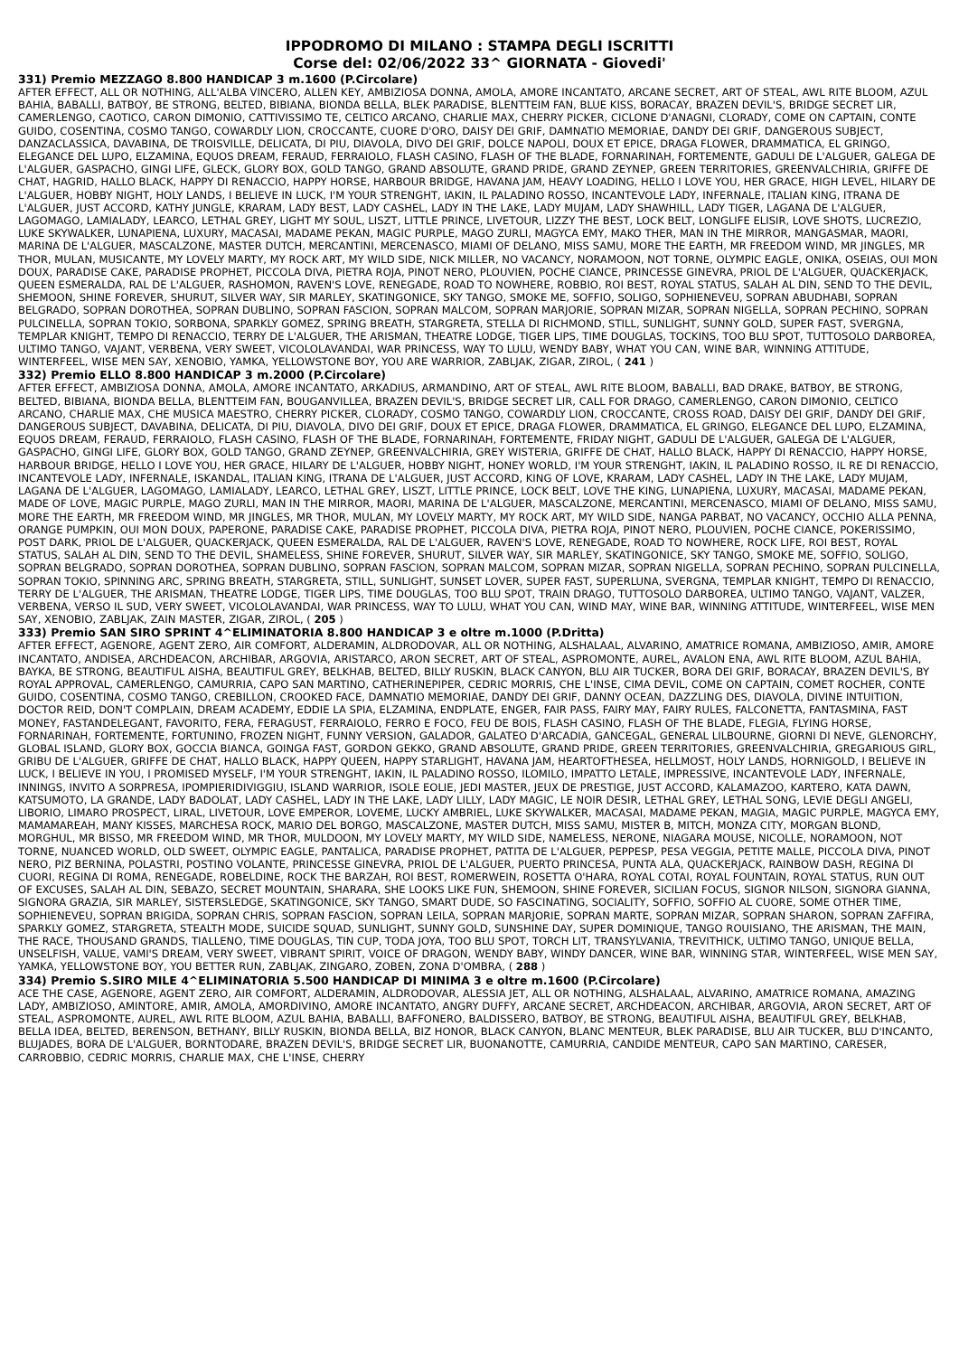IPPODROMO DI MILANO : STAMPA DEGLI ISCRITTI
Corse del: 02/06/2022 33^ GIORNATA - Giovedi'
331) Premio MEZZAGO 8.800 HANDICAP 3 m.1600 (P.Circolare)
AFTER EFFECT, ALL OR NOTHING, ALL'ALBA VINCERO, ALLEN KEY, AMBIZIOSA DONNA, AMOLA, AMORE INCANTATO, ARCANE SECRET, ART OF STEAL, AWL RITE BLOOM, AZUL BAHIA, BABALLI, BATBOY, BE STRONG, BELTED, BIBIANA, BIONDA BELLA, BLEK PARADISE, BLENTTEIM FAN, BLUE KISS, BORACAY, BRAZEN DEVIL'S, BRIDGE SECRET LIR, CAMERLENGO, CAOTICO, CARON DIMONIO, CATTIVISSIMO TE, CELTICO ARCANO, CHARLIE MAX, CHERRY PICKER, CICLONE D'ANAGNI, CLORADY, COME ON CAPTAIN, CONTE GUIDO, COSENTINA, COSMO TANGO, COWARDLY LION, CROCCANTE, CUORE D'ORO, DAISY DEI GRIF, DAMNATIO MEMORIAE, DANDY DEI GRIF, DANGEROUS SUBJECT, DANZACLASSICA, DAVABINA, DE TROISVILLE, DELICATA, DI PIU, DIAVOLA, DIVO DEI GRIF, DOLCE NAPOLI, DOUX ET EPICE, DRAGA FLOWER, DRAMMATICA, EL GRINGO, ELEGANCE DEL LUPO, ELZAMINA, EQUOS DREAM, FERAUD, FERRAIOLO, FLASH CASINO, FLASH OF THE BLADE, FORNARINAH, FORTEMENTE, GADULI DE L'ALGUER, GALEGA DE L'ALGUER, GASPACHO, GINGI LIFE, GLECK, GLORY BOX, GOLD TANGO, GRAND ABSOLUTE, GRAND PRIDE, GRAND ZEYNEP, GREEN TERRITORIES, GREENVALCHIRIA, GRIFFE DE CHAT, HAGRID, HALLO BLACK, HAPPY DI RENACCIO, HAPPY HORSE, HARBOUR BRIDGE, HAVANA JAM, HEAVY LOADING, HELLO I LOVE YOU, HER GRACE, HIGH LEVEL, HILARY DE L'ALGUER, HOBBY NIGHT, HOLY LANDS, I BELIEVE IN LUCK, I'M YOUR STRENGHT, IAKIN, IL PALADINO ROSSO, INCANTEVOLE LADY, INFERNALE, ITALIAN KING, ITRANA DE L'ALGUER, JUST ACCORD, KATHY JUNGLE, KRARAM, LADY BEST, LADY CASHEL, LADY IN THE LAKE, LADY MUJAM, LADY SHAWHILL, LADY TIGER, LAGANA DE L'ALGUER, LAGOMAGO, LAMIALADY, LEARCO, LETHAL GREY, LIGHT MY SOUL, LISZT, LITTLE PRINCE, LIVETOUR, LIZZY THE BEST, LOCK BELT, LONGLIFE ELISIR, LOVE SHOTS, LUCREZIO, LUKE SKYWALKER, LUNAPIENA, LUXURY, MACASAI, MADAME PEKAN, MAGIC PURPLE, MAGO ZURLI, MAGYCA EMY, MAKO THER, MAN IN THE MIRROR, MANGASMAR, MAORI, MARINA DE L'ALGUER, MASCALZONE, MASTER DUTCH, MERCANTINI, MERCENASCO, MIAMI OF DELANO, MISS SAMU, MORE THE EARTH, MR FREEDOM WIND, MR JINGLES, MR THOR, MULAN, MUSICANTE, MY LOVELY MARTY, MY ROCK ART, MY WILD SIDE, NICK MILLER, NO VACANCY, NORAMOON, NOT TORNE, OLYMPIC EAGLE, ONIKA, OSEIAS, OUI MON DOUX, PARADISE CAKE, PARADISE PROPHET, PICCOLA DIVA, PIETRA ROJA, PINOT NERO, PLOUVIEN, POCHE CIANCE, PRINCESSE GINEVRA, PRIOL DE L'ALGUER, QUACKERJACK, QUEEN ESMERALDA, RAL DE L'ALGUER, RASHOMON, RAVEN'S LOVE, RENEGADE, ROAD TO NOWHERE, ROBBIO, ROI BEST, ROYAL STATUS, SALAH AL DIN, SEND TO THE DEVIL, SHEMOON, SHINE FOREVER, SHURUT, SILVER WAY, SIR MARLEY, SKATINGONICE, SKY TANGO, SMOKE ME, SOFFIO, SOLIGO, SOPHIENEVEU, SOPRAN ABUDHABI, SOPRAN BELGRADO, SOPRAN DOROTHEA, SOPRAN DUBLINO, SOPRAN FASCION, SOPRAN MALCOM, SOPRAN MARJORIE, SOPRAN MIZAR, SOPRAN NIGELLA, SOPRAN PECHINO, SOPRAN PULCINELLA, SOPRAN TOKIO, SORBONA, SPARKLY GOMEZ, SPRING BREATH, STARGRETA, STELLA DI RICHMOND, STILL, SUNLIGHT, SUNNY GOLD, SUPER FAST, SVERGNA, TEMPLAR KNIGHT, TEMPO DI RENACCIO, TERRY DE L'ALGUER, THE ARISMAN, THEATRE LODGE, TIGER LIPS, TIME DOUGLAS, TOCKINS, TOO BLU SPOT, TUTTOSOLO DARBOREA, ULTIMO TANGO, VAJANT, VERBENA, VERY SWEET, VICOLOLAVANDAI, WAR PRINCESS, WAY TO LULU, WENDY BABY, WHAT YOU CAN, WINE BAR, WINNING ATTITUDE, WINTERFEEL, WISE MEN SAY, XENOBIO, YAMKA, YELLOWSTONE BOY, YOU ARE WARRIOR, ZABLJAK, ZIGAR, ZIROL, ( 241 )
332) Premio ELLO 8.800 HANDICAP 3 m.2000 (P.Circolare)
AFTER EFFECT, AMBIZIOSA DONNA, AMOLA, AMORE INCANTATO, ARKADIUS, ARMANDINO, ART OF STEAL, AWL RITE BLOOM, BABALLI, BAD DRAKE, BATBOY, BE STRONG, BELTED, BIBIANA, BIONDA BELLA, BLENTTEIM FAN, BOUGANVILLEA, BRAZEN DEVIL'S, BRIDGE SECRET LIR, CALL FOR DRAGO, CAMERLENGO, CARON DIMONIO, CELTICO ARCANO, CHARLIE MAX, CHE MUSICA MAESTRO, CHERRY PICKER, CLORADY, COSMO TANGO, COWARDLY LION, CROCCANTE, CROSS ROAD, DAISY DEI GRIF, DANDY DEI GRIF, DANGEROUS SUBJECT, DAVABINA, DELICATA, DI PIU, DIAVOLA, DIVO DEI GRIF, DOUX ET EPICE, DRAGA FLOWER, DRAMMATICA, EL GRINGO, ELEGANCE DEL LUPO, ELZAMINA, EQUOS DREAM, FERAUD, FERRAIOLO, FLASH CASINO, FLASH OF THE BLADE, FORNARINAH, FORTEMENTE, FRIDAY NIGHT, GADULI DE L'ALGUER, GALEGA DE L'ALGUER, GASPACHO, GINGI LIFE, GLORY BOX, GOLD TANGO, GRAND ZEYNEP, GREENVALCHIRIA, GREY WISTERIA, GRIFFE DE CHAT, HALLO BLACK, HAPPY DI RENACCIO, HAPPY HORSE, HARBOUR BRIDGE, HELLO I LOVE YOU, HER GRACE, HILARY DE L'ALGUER, HOBBY NIGHT, HONEY WORLD, I'M YOUR STRENGHT, IAKIN, IL PALADINO ROSSO, IL RE DI RENACCIO, INCANTEVOLE LADY, INFERNALE, ISKANDAL, ITALIAN KING, ITRANA DE L'ALGUER, JUST ACCORD, KING OF LOVE, KRARAM, LADY CASHEL, LADY IN THE LAKE, LADY MUJAM, LAGANA DE L'ALGUER, LAGOMAGO, LAMIALADY, LEARCO, LETHAL GREY, LISZT, LITTLE PRINCE, LOCK BELT, LOVE THE KING, LUNAPIENA, LUXURY, MACASAI, MADAME PEKAN, MADE OF LOVE, MAGIC PURPLE, MAGO ZURLI, MAN IN THE MIRROR, MAORI, MARINA DE L'ALGUER, MASCALZONE, MERCANTINI, MERCENASCO, MIAMI OF DELANO, MISS SAMU, MORE THE EARTH, MR FREEDOM WIND, MR JINGLES, MR THOR, MULAN, MY LOVELY MARTY, MY ROCK ART, MY WILD SIDE, NANGA PARBAT, NO VACANCY, OCCHIO ALLA PENNA, ORANGE PUMPKIN, OUI MON DOUX, PAPERONE, PARADISE CAKE, PARADISE PROPHET, PICCOLA DIVA, PIETRA ROJA, PINOT NERO, PLOUVIEN, POCHE CIANCE, POKERISSIMO, POST DARK, PRIOL DE L'ALGUER, QUACKERJACK, QUEEN ESMERALDA, RAL DE L'ALGUER, RAVEN'S LOVE, RENEGADE, ROAD TO NOWHERE, ROCK LIFE, ROI BEST, ROYAL STATUS, SALAH AL DIN, SEND TO THE DEVIL, SHAMELESS, SHINE FOREVER, SHURUT, SILVER WAY, SIR MARLEY, SKATINGONICE, SKY TANGO, SMOKE ME, SOFFIO, SOLIGO, SOPRAN BELGRADO, SOPRAN DOROTHEA, SOPRAN DUBLINO, SOPRAN FASCION, SOPRAN MALCOM, SOPRAN MIZAR, SOPRAN NIGELLA, SOPRAN PECHINO, SOPRAN PULCINELLA, SOPRAN TOKIO, SPINNING ARC, SPRING BREATH, STARGRETA, STILL, SUNLIGHT, SUNSET LOVER, SUPER FAST, SUPERLUNA, SVERGNA, TEMPLAR KNIGHT, TEMPO DI RENACCIO, TERRY DE L'ALGUER, THE ARISMAN, THEATRE LODGE, TIGER LIPS, TIME DOUGLAS, TOO BLU SPOT, TRAIN DRAGO, TUTTOSOLO DARBOREA, ULTIMO TANGO, VAJANT, VALZER, VERBENA, VERSO IL SUD, VERY SWEET, VICOLOLAVANDAI, WAR PRINCESS, WAY TO LULU, WHAT YOU CAN, WIND MAY, WINE BAR, WINNING ATTITUDE, WINTERFEEL, WISE MEN SAY, XENOBIO, ZABLJAK, ZAIN MASTER, ZIGAR, ZIROL, ( 205 )
333) Premio SAN SIRO SPRINT 4^ELIMINATORIA 8.800 HANDICAP 3 e oltre m.1000 (P.Dritta)
AFTER EFFECT, AGENORE, AGENT ZERO, AIR COMFORT, ALDERAMIN, ALDRODOVAR, ALL OR NOTHING, ALSHALAAL, ALVARINO, AMATRICE ROMANA, AMBIZIOSO, AMIR, AMORE INCANTATO, ANDISEA, ARCHDEACON, ARCHIBAR, ARGOVIA, ARISTARCO, ARON SECRET, ART OF STEAL, ASPROMONTE, AUREL, AVALON ENA, AWL RITE BLOOM, AZUL BAHIA, BAYKA, BE STRONG, BEAUTIFUL AISHA, BEAUTIFUL GREY, BELKHAB, BELTED, BILLY RUSKIN, BLACK CANYON, BLU AIR TUCKER, BORA DEI GRIF, BORACAY, BRAZEN DEVIL'S, BY ROYAL APPROVAL, CAMERLENGO, CAMURRIA, CAPO SAN MARTINO, CATHERINEPIPER, CEDRIC MORRIS, CHE L'INSE, CIMA DEVIL, COME ON CAPTAIN, COMET ROCHER, CONTE GUIDO, COSENTINA, COSMO TANGO, CREBILLON, CROOKED FACE, DAMNATIO MEMORIAE, DANDY DEI GRIF, DANNY OCEAN, DAZZLING DES, DIAVOLA, DIVINE INTUITION, DOCTOR REID, DON'T COMPLAIN, DREAM ACADEMY, EDDIE LA SPIA, ELZAMINA, ENDPLATE, ENGER, FAIR PASS, FAIRY MAY, FAIRY RULES, FALCONETTA, FANTASMINA, FAST MONEY, FASTANDELEGANT, FAVORITO, FERA, FERAGUST, FERRAIOLO, FERRO E FOCO, FEU DE BOIS, FLASH CASINO, FLASH OF THE BLADE, FLEGIA, FLYING HORSE, FORNARINAH, FORTEMENTE, FORTUNINO, FROZEN NIGHT, FUNNY VERSION, GALADOR, GALATEO D'ARCADIA, GANCEGAL, GENERAL LILBOURNE, GIORNI DI NEVE, GLENORCHY, GLOBAL ISLAND, GLORY BOX, GOCCIA BIANCA, GOINGA FAST, GORDON GEKKO, GRAND ABSOLUTE, GRAND PRIDE, GREEN TERRITORIES, GREENVALCHIRIA, GREGARIOUS GIRL, GRIBU DE L'ALGUER, GRIFFE DE CHAT, HALLO BLACK, HAPPY QUEEN, HAPPY STARLIGHT, HAVANA JAM, HEARTOFTHESEA, HELLMOST, HOLY LANDS, HORNIGOLD, I BELIEVE IN LUCK, I BELIEVE IN YOU, I PROMISED MYSELF, I'M YOUR STRENGHT, IAKIN, IL PALADINO ROSSO, ILOMILO, IMPATTO LETALE, IMPRESSIVE, INCANTEVOLE LADY, INFERNALE, INNINGS, INVITO A SORPRESA, IPOMPIERIDIVIGGIU, ISLAND WARRIOR, ISOLE EOLIE, JEDI MASTER, JEUX DE PRESTIGE, JUST ACCORD, KALAMAZOO, KARTERO, KATA DAWN, KATSUMOTO, LA GRANDE, LADY BADOLAT, LADY CASHEL, LADY IN THE LAKE, LADY LILLY, LADY MAGIC, LE NOIR DESIR, LETHAL GREY, LETHAL SONG, LEVIE DEGLI ANGELI, LIBORIO, LIMARO PROSPECT, LIRAL, LIVETOUR, LOVE EMPEROR, LOVEME, LUCKY AMBRIEL, LUKE SKYWALKER, MACASAI, MADAME PEKAN, MAGIA, MAGIC PURPLE, MAGYCA EMY, MAMAMAREAH, MANY KISSES, MARCHESA ROCK, MARIO DEL BORGO, MASCALZONE, MASTER DUTCH, MISS SAMU, MISTER B, MITCH, MONZA CITY, MORGAN BLOND, MORGHUL, MR BISSO, MR FREEDOM WIND, MR THOR, MULDOON, MY LOVELY MARTY, MY WILD SIDE, NAMELESS, NERONE, NIAGARA MOUSE, NICOLLE, NORAMOON, NOT TORNE, NUANCED WORLD, OLD SWEET, OLYMPIC EAGLE, PANTALICA, PARADISE PROPHET, PATITA DE L'ALGUER, PEPPESP, PESA VEGGIA, PETITE MALLE, PICCOLA DIVA, PINOT NERO, PIZ BERNINA, POLASTRI, POSTINO VOLANTE, PRINCESSE GINEVRA, PRIOL DE L'ALGUER, PUERTO PRINCESA, PUNTA ALA, QUACKERJACK, RAINBOW DASH, REGINA DI CUORI, REGINA DI ROMA, RENEGADE, ROBELDINE, ROCK THE BARZAH, ROI BEST, ROMERWEIN, ROSETTA O'HARA, ROYAL COTAI, ROYAL FOUNTAIN, ROYAL STATUS, RUN OUT OF EXCUSES, SALAH AL DIN, SEBAZO, SECRET MOUNTAIN, SHARARA, SHE LOOKS LIKE FUN, SHEMOON, SHINE FOREVER, SICILIAN FOCUS, SIGNOR NILSON, SIGNORA GIANNA, SIGNORA GRAZIA, SIR MARLEY, SISTERSLEDGE, SKATINGONICE, SKY TANGO, SMART DUDE, SO FASCINATING, SOCIALITY, SOFFIO, SOFFIO AL CUORE, SOME OTHER TIME, SOPHIENEVEU, SOPRAN BRIGIDA, SOPRAN CHRIS, SOPRAN FASCION, SOPRAN LEILA, SOPRAN MARJORIE, SOPRAN MARTE, SOPRAN MIZAR, SOPRAN SHARON, SOPRAN ZAFFIRA, SPARKLY GOMEZ, STARGRETA, STEALTH MODE, SUICIDE SQUAD, SUNLIGHT, SUNNY GOLD, SUNSHINE DAY, SUPER DOMINIQUE, TANGO ROUISIANO, THE ARISMAN, THE MAIN, THE RACE, THOUSAND GRANDS, TIALLENO, TIME DOUGLAS, TIN CUP, TODA JOYA, TOO BLU SPOT, TORCH LIT, TRANSYLVANIA, TREVITHICK, ULTIMO TANGO, UNIQUE BELLA, UNSELFISH, VALUE, VAMI'S DREAM, VERY SWEET, VIBRANT SPIRIT, VOICE OF DRAGON, WENDY BABY, WINDY DANCER, WINE BAR, WINNING STAR, WINTERFEEL, WISE MEN SAY, YAMKA, YELLOWSTONE BOY, YOU BETTER RUN, ZABLJAK, ZINGARO, ZOBEN, ZONA D'OMBRA, ( 288 )
334) Premio S.SIRO MILE 4^ELIMINATORIA 5.500 HANDICAP DI MINIMA 3 e oltre m.1600 (P.Circolare)
ACE THE CASE, AGENORE, AGENT ZERO, AIR COMFORT, ALDERAMIN, ALDRODOVAR, ALESSIA JET, ALL OR NOTHING, ALSHALAAL, ALVARINO, AMATRICE ROMANA, AMAZING LADY, AMBIZIOSO, AMINTORE, AMIR, AMOLA, AMORDIVINO, AMORE INCANTATO, ANGRY DUFFY, ARCANE SECRET, ARCHDEACON, ARCHIBAR, ARGOVIA, ARON SECRET, ART OF STEAL, ASPROMONTE, AUREL, AWL RITE BLOOM, AZUL BAHIA, BABALLI, BAFFONERO, BALDISSERO, BATBOY, BE STRONG, BEAUTIFUL AISHA, BEAUTIFUL GREY, BELKHAB, BELLA IDEA, BELTED, BERENSON, BETHANY, BILLY RUSKIN, BIONDA BELLA, BIZ HONOR, BLACK CANYON, BLANC MENTEUR, BLEK PARADISE, BLU AIR TUCKER, BLU D'INCANTO, BLUJADES, BORA DE L'ALGUER, BORNTODARE, BRAZEN DEVIL'S, BRIDGE SECRET LIR, BUONANOTTE, CAMURRIA, CANDIDE MENTEUR, CAPO SAN MARTINO, CARESER, CARROBBIO, CEDRIC MORRIS, CHARLIE MAX, CHE L'INSE, CHERRY